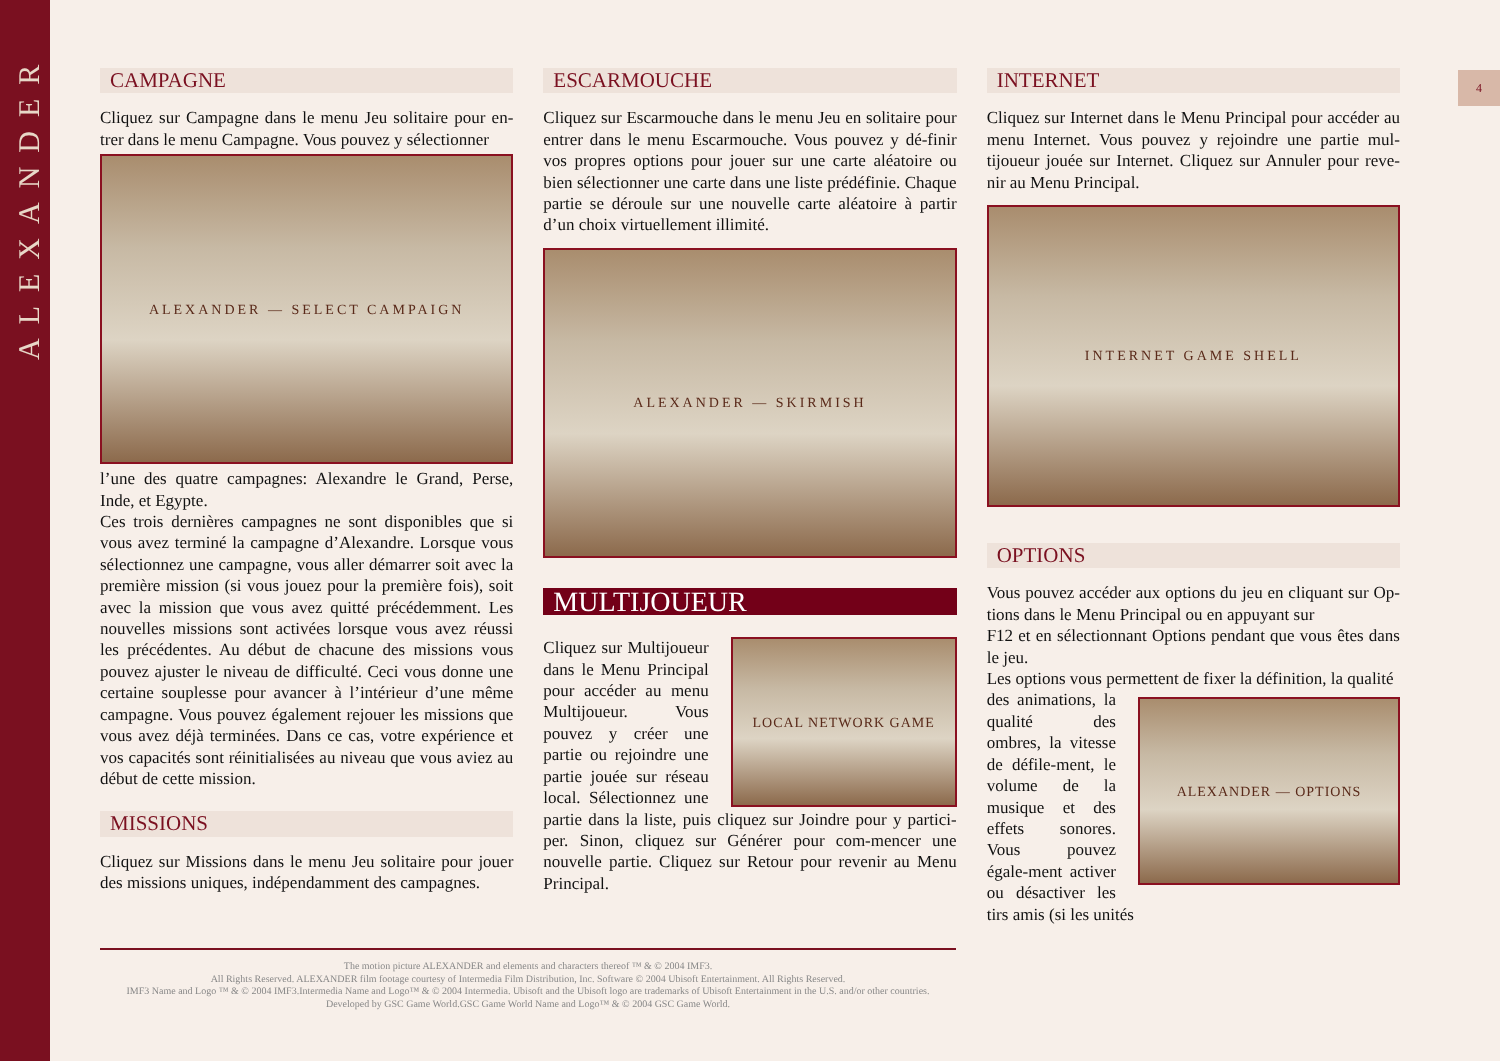ALEXANDER
4
CAMPAGNE
Cliquez sur Campagne dans le menu Jeu solitaire pour en-trer dans le menu Campagne. Vous pouvez y sélectionner
ALEXANDER — SELECT CAMPAIGN
l’une des quatre campagnes: Alexandre le Grand, Perse, Inde, et Egypte.
Ces trois dernières campagnes ne sont disponibles que si vous avez terminé la campagne d’Alexandre. Lorsque vous sélectionnez une campagne, vous aller démarrer soit avec la première mission (si vous jouez pour la première fois), soit avec la mission que vous avez quitté précédemment. Les nouvelles missions sont activées lorsque vous avez réussi les précédentes. Au début de chacune des missions vous pouvez ajuster le niveau de difficulté. Ceci vous donne une certaine souplesse pour avancer à l’intérieur d’une même campagne. Vous pouvez également rejouer les missions que vous avez déjà terminées. Dans ce cas, votre expérience et vos capacités sont réinitialisées au niveau que vous aviez au début de cette mission.
MISSIONS
Cliquez sur Missions dans le menu Jeu solitaire pour jouer des missions uniques, indépendamment des campagnes.
ESCARMOUCHE
Cliquez sur Escarmouche dans le menu Jeu en solitaire pour entrer dans le menu Escarmouche. Vous pouvez y dé-finir vos propres options pour jouer sur une carte aléatoire ou bien sélectionner une carte dans une liste prédéfinie. Chaque partie se déroule sur une nouvelle carte aléatoire à partir d’un choix virtuellement illimité.
ALEXANDER — SKIRMISH
MULTIJOUEUR
LOCAL NETWORK GAME
Cliquez sur Multijoueur dans le Menu Principal pour accéder au menu Multijoueur. Vous pouvez y créer une partie ou rejoindre une partie jouée sur réseau local. Sélectionnez une partie dans la liste, puis cliquez sur Joindre pour y partici-per. Sinon, cliquez sur Générer pour com-mencer une nouvelle partie. Cliquez sur Retour pour revenir au Menu Principal.
INTERNET
Cliquez sur Internet dans le Menu Principal pour accéder au menu Internet. Vous pouvez y rejoindre une partie mul-tijoueur jouée sur Internet. Cliquez sur Annuler pour reve-nir au Menu Principal.
INTERNET GAME SHELL
OPTIONS
Vous pouvez accéder aux options du jeu en cliquant sur Op-tions dans le Menu Principal ou en appuyant sur
F12 et en sélectionnant Options pendant que vous êtes dans le jeu.
Les options vous permettent de fixer la définition, la qualité
ALEXANDER — OPTIONS
des animations, la qualité des ombres, la vitesse de défile-ment, le volume de la musique et des effets sonores. Vous pouvez égale-ment activer ou désactiver les tirs amis (si les unités
The motion picture ALEXANDER and elements and characters thereof ™ & © 2004 IMF3.
All Rights Reserved. ALEXANDER film footage courtesy of Intermedia Film Distribution, Inc. Software © 2004 Ubisoft Entertainment. All Rights Reserved.
IMF3 Name and Logo ™ & © 2004 IMF3.Intermedia Name and Logo™ & © 2004 Intermedia. Ubisoft and the Ubisoft logo are trademarks of Ubisoft Entertainment in the U.S. and/or other countries.
Developed by GSC Game World.GSC Game World Name and Logo™ & © 2004 GSC Game World.